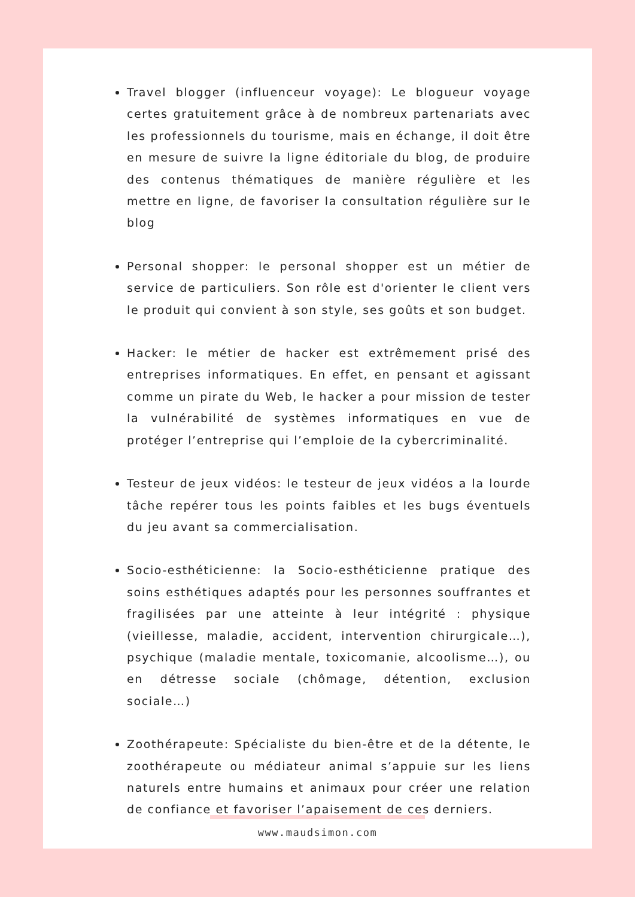Travel blogger (influenceur voyage): Le blogueur voyage certes gratuitement grâce à de nombreux partenariats avec les professionnels du tourisme, mais en échange, il doit être en mesure de suivre la ligne éditoriale du blog, de produire des contenus thématiques de manière régulière et les mettre en ligne, de favoriser la consultation régulière sur le blog
Personal shopper: le personal shopper est un métier de service de particuliers. Son rôle est d'orienter le client vers le produit qui convient à son style, ses goûts et son budget.
Hacker: le métier de hacker est extrêmement prisé des entreprises informatiques. En effet, en pensant et agissant comme un pirate du Web, le hacker a pour mission de tester la vulnérabilité de systèmes informatiques en vue de protéger l’entreprise qui l’emploie de la cybercriminalité.
Testeur de jeux vidéos: le testeur de jeux vidéos a la lourde tâche repérer tous les points faibles et les bugs éventuels du jeu avant sa commercialisation.
Socio-esthéticienne: la Socio-esthéticienne pratique des soins esthétiques adaptés pour les personnes souffrantes et fragilisées par une atteinte à leur intégrité : physique (vieillesse, maladie, accident, intervention chirurgicale…), psychique (maladie mentale, toxicomanie, alcoolisme…), ou en détresse sociale (chômage, détention, exclusion sociale…)
Zoothérapeute: Spécialiste du bien-être et de la détente, le zoothérapeute ou médiateur animal s’appuie sur les liens naturels entre humains et animaux pour créer une relation de confiance et favoriser l’apaisement de ces derniers.
www.maudsimon.com